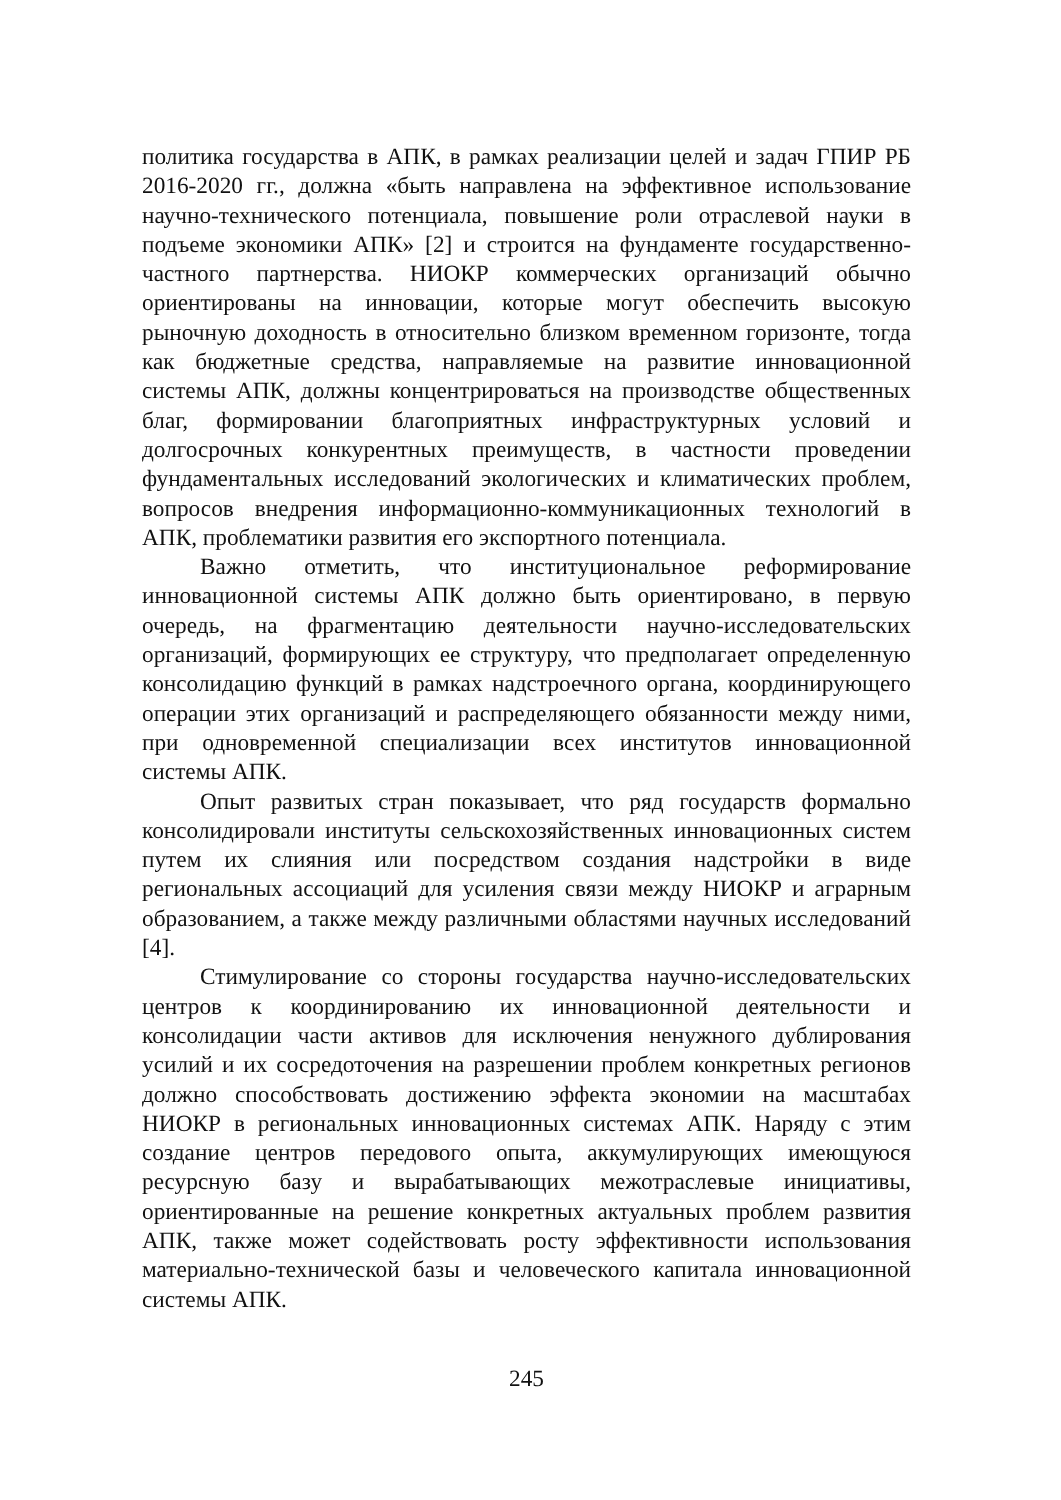политика государства в АПК, в рамках реализации целей и задач ГПИР РБ 2016-2020 гг., должна «быть направлена на эффективное использование научно-технического потенциала, повышение роли отраслевой науки в подъеме экономики АПК» [2] и строится на фундаменте государственно-частного партнерства. НИОКР коммерческих организаций обычно ориентированы на инновации, которые могут обеспечить высокую рыночную доходность в относительно близком временном горизонте, тогда как бюджетные средства, направляемые на развитие инновационной системы АПК, должны концентрироваться на производстве общественных благ, формировании благоприятных инфраструктурных условий и долгосрочных конкурентных преимуществ, в частности проведении фундаментальных исследований экологических и климатических проблем, вопросов внедрения информационно-коммуникационных технологий в АПК, проблематики развития его экспортного потенциала.
Важно отметить, что институциональное реформирование инновационной системы АПК должно быть ориентировано, в первую очередь, на фрагментацию деятельности научно-исследовательских организаций, формирующих ее структуру, что предполагает определенную консолидацию функций в рамках надстроечного органа, координирующего операции этих организаций и распределяющего обязанности между ними, при одновременной специализации всех институтов инновационной системы АПК.
Опыт развитых стран показывает, что ряд государств формально консолидировали институты сельскохозяйственных инновационных систем путем их слияния или посредством создания надстройки в виде региональных ассоциаций для усиления связи между НИОКР и аграрным образованием, а также между различными областями научных исследований [4].
Стимулирование со стороны государства научно-исследовательских центров к координированию их инновационной деятельности и консолидации части активов для исключения ненужного дублирования усилий и их сосредоточения на разрешении проблем конкретных регионов должно способствовать достижению эффекта экономии на масштабах НИОКР в региональных инновационных системах АПК. Наряду с этим создание центров передового опыта, аккумулирующих имеющуюся ресурсную базу и вырабатывающих межотраслевые инициативы, ориентированные на решение конкретных актуальных проблем развития АПК, также может содействовать росту эффективности использования материально-технической базы и человеческого капитала инновационной системы АПК.
245